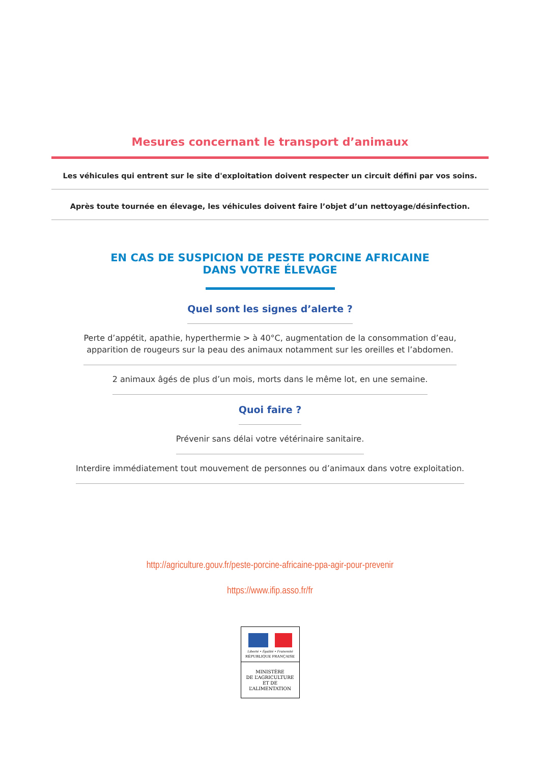Mesures concernant le transport d’animaux
Les véhicules qui entrent sur le site d'exploitation doivent respecter un circuit défini par vos soins.
Après toute tournée en élevage, les véhicules doivent faire l’objet d’un nettoyage/désinfection.
EN CAS DE SUSPICION DE PESTE PORCINE AFRICAINE
DANS VOTRE ÉLEVAGE
Quel sont les signes d’alerte ?
Perte d’appétit, apathie, hyperthermie > à 40°C, augmentation de la consommation d’eau,
apparition de rougeurs sur la peau des animaux notamment sur les oreilles et l’abdomen.
2 animaux âgés de plus d’un mois, morts dans le même lot, en une semaine.
Quoi faire ?
Prévenir sans délai votre vétérinaire sanitaire.
Interdire immédiatement tout mouvement de personnes ou d’animaux dans votre exploitation.
http://agriculture.gouv.fr/peste-porcine-africaine-ppa-agir-pour-prevenir
https://www.ifip.asso.fr/fr
Liberté • Égalité • Fraternité
RÉPUBLIQUE FRANÇAISE
MINISTÈRE
DE L’AGRICULTURE
ET DE
L’ALIMENTATION